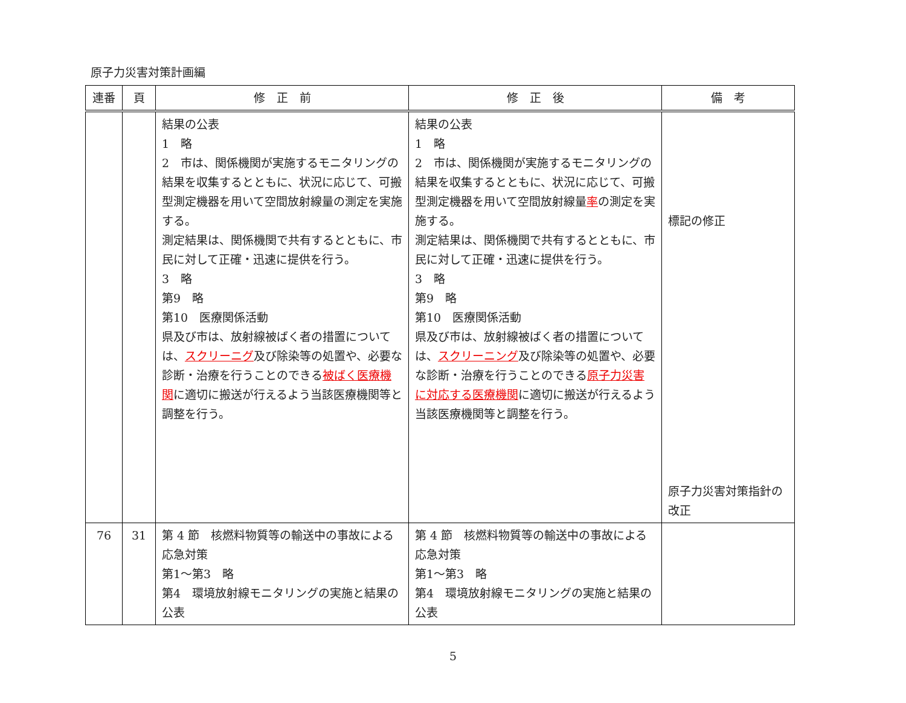原子力災害対策計画編
| 連番 | 頁 | 修 正 前 | 修 正 後 | 備 考 |
| --- | --- | --- | --- | --- |
| | | 結果の公表 1 略 2 市は、関係機関が実施するモニタリングの結果を収集するとともに、状況に応じて、可搬型測定機器を用いて空間放射線量の測定を実施する。 測定結果は、関係機関で共有するとともに、市民に対して正確・迅速に提供を行う。 3 略 第9 略 第10 医療関係活動 県及び市は、放射線被ばく者の措置については、 スクリーニグ 及び除染等の処置や、必要な診断・治療を行うことのできる 被ばく医療機関 に適切に搬送が行えるよう当該医療機関等と調整を行う。 | 結果の公表 1 略 2 市は、関係機関が実施するモニタリングの結果を収集するとともに、状況に応じて、可搬型測定機器を用いて空間放射線量 率 の測定を実施する。 測定結果は、関係機関で共有するとともに、市民に対して正確・迅速に提供を行う。 3 略 第9 略 第10 医療関係活動 県及び市は、放射線被ばく者の措置については、 スクリーニング 及び除染等の処置や、必要な診断・治療を行うことのできる 原子力災害に対応する医療機関 に適切に搬送が行えるよう当該医療機関等と調整を行う。 | 標記の修正 原子力災害対策指針の改正 |
| 76 | 31 | 第 4 節 核燃料物質等の輸送中の事故による応急対策 第1～第3 略 第4 環境放射線モニタリングの実施と結果の公表 | 第 4 節 核燃料物質等の輸送中の事故による応急対策 第1～第3 略 第4 環境放射線モニタリングの実施と結果の公表 | |
5